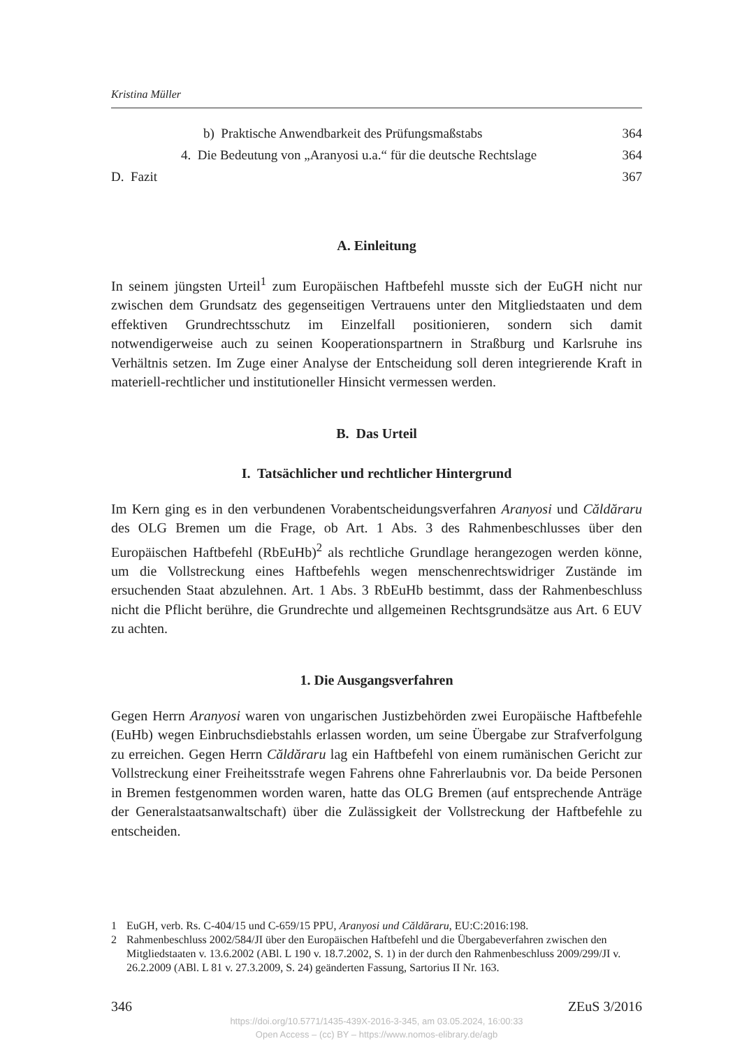Kristina Müller
b) Praktische Anwendbarkeit des Prüfungsmaßstabs 364
4. Die Bedeutung von „Aranyosi u.a.“ für die deutsche Rechtslage 364
D. Fazit 367
A. Einleitung
In seinem jüngsten Urteil<sup>1</sup> zum Europäischen Haftbefehl musste sich der EuGH nicht nur zwischen dem Grundsatz des gegenseitigen Vertrauens unter den Mitgliedstaaten und dem effektiven Grundrechtsschutz im Einzelfall positionieren, sondern sich damit notwendigerweise auch zu seinen Kooperationspartnern in Straßburg und Karlsruhe ins Verhältnis setzen. Im Zuge einer Analyse der Entscheidung soll deren integrierende Kraft in materiell-rechtlicher und institutioneller Hinsicht vermessen werden.
B. Das Urteil
I. Tatsächlicher und rechtlicher Hintergrund
Im Kern ging es in den verbundenen Vorabentscheidungsverfahren Aranyosi und Căldăraru des OLG Bremen um die Frage, ob Art. 1 Abs. 3 des Rahmenbeschlusses über den Europäischen Haftbefehl (RbEuHb)<sup>2</sup> als rechtliche Grundlage herangezogen werden könne, um die Vollstreckung eines Haftbefehls wegen menschenrechtswidriger Zustände im ersuchenden Staat abzulehnen. Art. 1 Abs. 3 RbEuHb bestimmt, dass der Rahmenbeschluss nicht die Pflicht berühre, die Grundrechte und allgemeinen Rechtsgrundsätze aus Art. 6 EUV zu achten.
1. Die Ausgangsverfahren
Gegen Herrn Aranyosi waren von ungarischen Justizbehörden zwei Europäische Haftbefehle (EuHb) wegen Einbruchsdiebstahls erlassen worden, um seine Übergabe zur Strafverfolgung zu erreichen. Gegen Herrn Căldăraru lag ein Haftbefehl von einem rumänischen Gericht zur Vollstreckung einer Freiheitsstrafe wegen Fahrens ohne Fahrerlaubnis vor. Da beide Personen in Bremen festgenommen worden waren, hatte das OLG Bremen (auf entsprechende Anträge der Generalstaatsanwaltschaft) über die Zulässigkeit der Vollstreckung der Haftbefehle zu entscheiden.
1 EuGH, verb. Rs. C-404/15 und C-659/15 PPU, Aranyosi und Căldăraru, EU:C:2016:198.
2 Rahmenbeschluss 2002/584/JI über den Europäischen Haftbefehl und die Übergabeverfahren zwischen den Mitgliedstaaten v. 13.6.2002 (ABl. L 190 v. 18.7.2002, S. 1) in der durch den Rahmenbeschluss 2009/299/JI v. 26.2.2009 (ABl. L 81 v. 27.3.2009, S. 24) geänderten Fassung, Sartorius II Nr. 163.
346 ZEuS 3/2016
https://doi.org/10.5771/1435-439X-2016-3-345, am 03.05.2024, 16:00:33
Open Access – (cc) BY – https://www.nomos-elibrary.de/agb